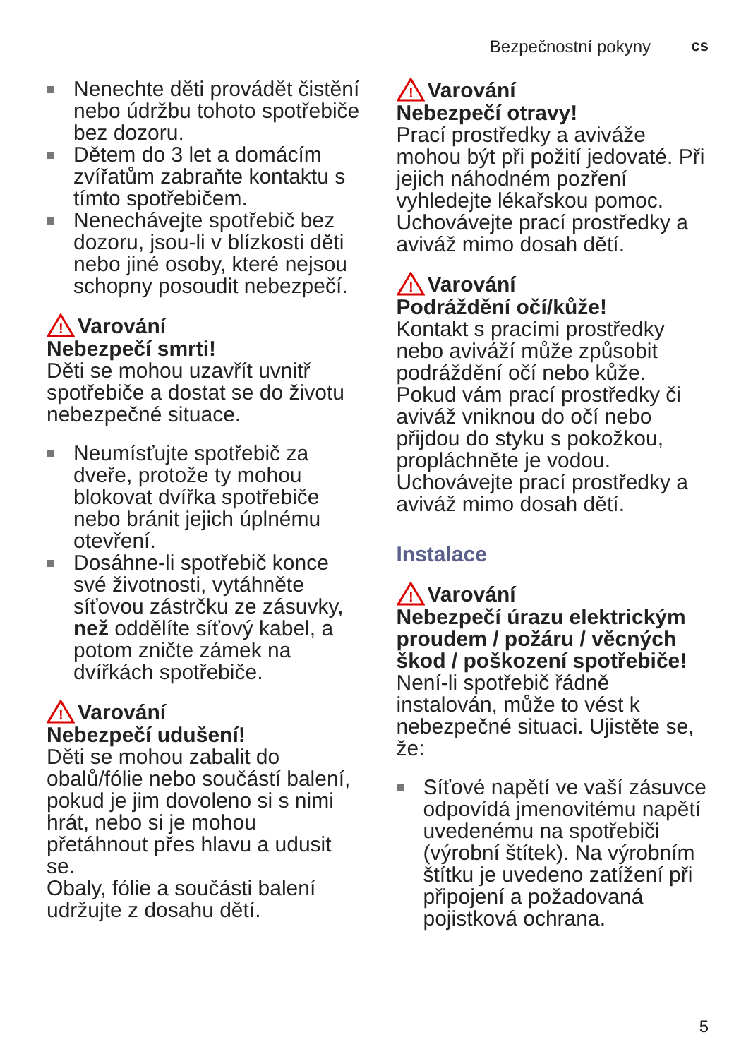Bezpečnostní pokyny cs
Nenechte děti provádět čistění nebo údržbu tohoto spotřebiče bez dozoru.
Dětem do 3 let a domácím zvířatům zabraňte kontaktu s tímto spotřebičem.
Nenechávejte spotřebič bez dozoru, jsou-li v blízkosti děti nebo jiné osoby, které nejsou schopny posoudit nebezpečí.
!
Varování
Nebezpečí smrti!
Děti se mohou uzavřít uvnitř spotřebiče a dostat se do životu nebezpečné situace.
Neumísťujte spotřebič za dveře, protože ty mohou blokovat dvířka spotřebiče nebo bránit jejich úplnému otevření.
Dosáhne-li spotřebič konce své životnosti, vytáhněte síťovou zástrčku ze zásuvky, než oddělíte síťový kabel, a potom zničte zámek na dvířkách spotřebiče.
!
Varování
Nebezpečí udušení!
Děti se mohou zabalit do obalů/fólie nebo součástí balení, pokud je jim dovoleno si s nimi hrát, nebo si je mohou přetáhnout přes hlavu a udusit se.
Obaly, fólie a součásti balení udržujte z dosahu dětí.
!
Varování
Nebezpečí otravy!
Prací prostředky a aviváže mohou být při požití jedovaté. Při jejich náhodném pozření vyhledejte lékařskou pomoc. Uchovávejte prací prostředky a aviváž mimo dosah dětí.
!
Varování
Podráždění očí/kůže!
Kontakt s pracími prostředky nebo aviváží může způsobit podráždění očí nebo kůže. Pokud vám prací prostředky či aviváž vniknou do očí nebo přijdou do styku s pokožkou, propláchněte je vodou. Uchovávejte prací prostředky a aviváž mimo dosah dětí.
Instalace
!
Varování
Nebezpečí úrazu elektrickým proudem / požáru / věcných škod / poškození spotřebiče!
Není-li spotřebič řádně instalován, může to vést k nebezpečné situaci. Ujistěte se, že:
Síťové napětí ve vaší zásuvce odpovídá jmenovitému napětí uvedenému na spotřebiči (výrobní štítek). Na výrobním štítku je uvedeno zatížení při připojení a požadovaná pojistková ochrana.
5